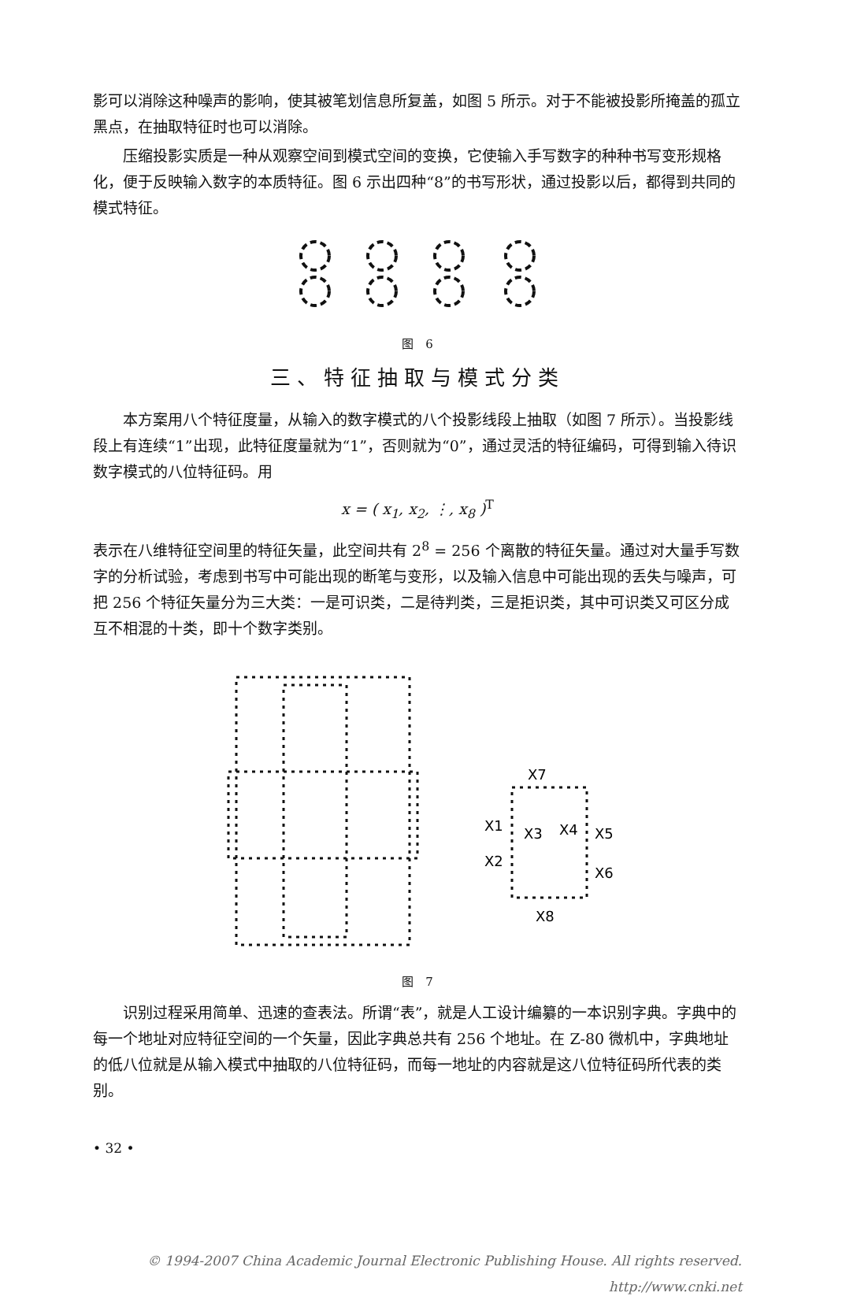影可以消除这种噪声的影响，使其被笔划信息所复盖，如图 5 所示。对于不能被投影所掩盖的孤立黑点，在抽取特征时也可以消除。
压缩投影实质是一种从观察空间到模式空间的变换，它使输入手写数字的种种书写变形规格化，便于反映输入数字的本质特征。图 6 示出四种“8”的书写形状，通过投影以后，都得到共同的模式特征。
图　6
三、特征抽取与模式分类
本方案用八个特征度量，从输入的数字模式的八个投影线段上抽取（如图 7 所示）。当投影线段上有连续“1”出现，此特征度量就为“1”，否则就为“0”，通过灵活的特征编码，可得到输入待识数字模式的八位特征码。用
x = ( x<sub>1</sub>, x<sub>2</sub>, ⋮, x<sub>8</sub> )<sup>T</sup>
表示在八维特征空间里的特征矢量，此空间共有 2<sup>8</sup> = 256 个离散的特征矢量。通过对大量手写数字的分析试验，考虑到书写中可能出现的断笔与变形，以及输入信息中可能出现的丢失与噪声，可把 256 个特征矢量分为三大类：一是可识类，二是待判类，三是拒识类，其中可识类又可区分成互不相混的十类，即十个数字类别。
X7
X1
X3
X4
X5
X2
X6
X8
图　7
识别过程采用简单、迅速的查表法。所谓“表”，就是人工设计编纂的一本识别字典。字典中的每一个地址对应特征空间的一个矢量，因此字典总共有 256 个地址。在 Z-80 微机中，字典地址的低八位就是从输入模式中抽取的八位特征码，而每一地址的内容就是这八位特征码所代表的类别。
• 32 •
© 1994-2007 China Academic Journal Electronic Publishing House. All rights reserved.　http://www.cnki.net